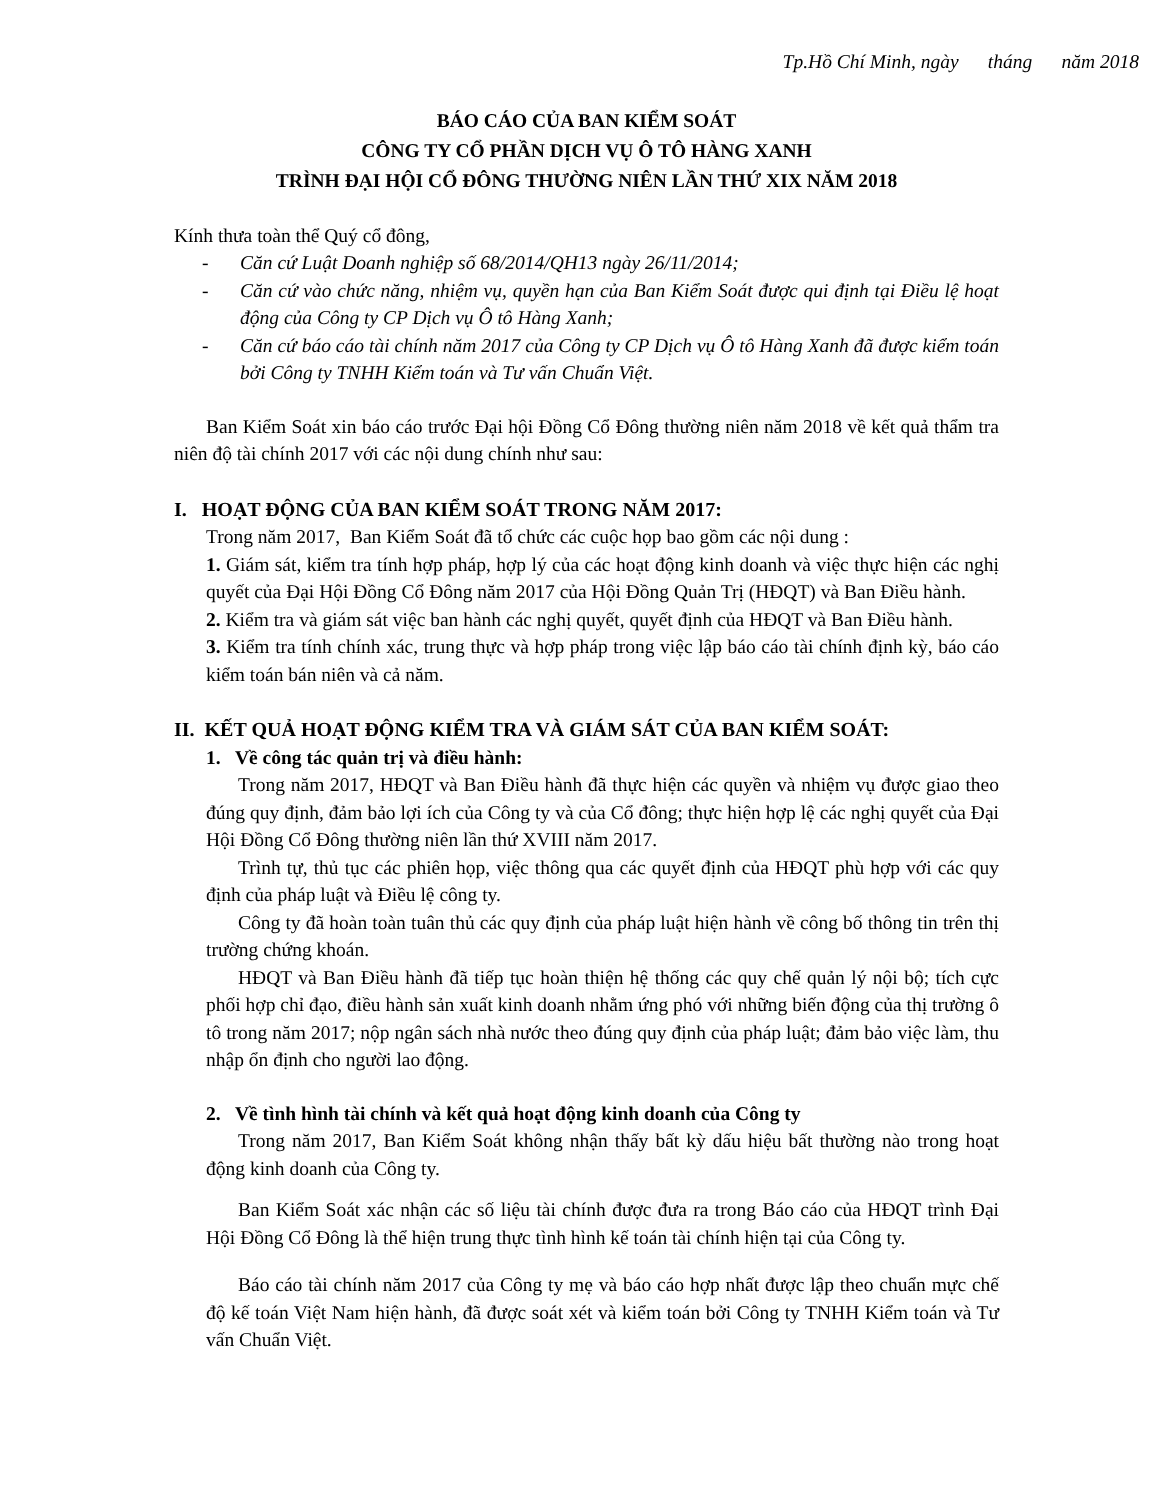Tp.Hồ Chí Minh, ngày tháng năm 2018
BÁO CÁO CỦA BAN KIỂM SOÁT
CÔNG TY CỔ PHẦN DỊCH VỤ Ô TÔ HÀNG XANH
TRÌNH ĐẠI HỘI CỔ ĐÔNG THƯỜNG NIÊN LẦN THỨ XIX NĂM 2018
Kính thưa toàn thể Quý cổ đông,
- Căn cứ Luật Doanh nghiệp số 68/2014/QH13 ngày 26/11/2014;
- Căn cứ vào chức năng, nhiệm vụ, quyền hạn của Ban Kiểm Soát được qui định tại Điều lệ hoạt động của Công ty CP Dịch vụ Ô tô Hàng Xanh;
- Căn cứ báo cáo tài chính năm 2017 của Công ty CP Dịch vụ Ô tô Hàng Xanh đã được kiểm toán bởi Công ty TNHH Kiểm toán và Tư vấn Chuẩn Việt.
Ban Kiểm Soát xin báo cáo trước Đại hội Đồng Cổ Đông thường niên năm 2018 về kết quả thẩm tra niên độ tài chính 2017 với các nội dung chính như sau:
I. HOẠT ĐỘNG CỦA BAN KIỂM SOÁT TRONG NĂM 2017:
Trong năm 2017, Ban Kiểm Soát đã tổ chức các cuộc họp bao gồm các nội dung :
1. Giám sát, kiểm tra tính hợp pháp, hợp lý của các hoạt động kinh doanh và việc thực hiện các nghị quyết của Đại Hội Đồng Cổ Đông năm 2017 của Hội Đồng Quản Trị (HĐQT) và Ban Điều hành.
2. Kiểm tra và giám sát việc ban hành các nghị quyết, quyết định của HĐQT và Ban Điều hành.
3. Kiểm tra tính chính xác, trung thực và hợp pháp trong việc lập báo cáo tài chính định kỳ, báo cáo kiểm toán bán niên và cả năm.
II. KẾT QUẢ HOẠT ĐỘNG KIỂM TRA VÀ GIÁM SÁT CỦA BAN KIỂM SOÁT:
1. Về công tác quản trị và điều hành:
Trong năm 2017, HĐQT và Ban Điều hành đã thực hiện các quyền và nhiệm vụ được giao theo đúng quy định, đảm bảo lợi ích của Công ty và của Cổ đông; thực hiện hợp lệ các nghị quyết của Đại Hội Đồng Cổ Đông thường niên lần thứ XVIII năm 2017.
Trình tự, thủ tục các phiên họp, việc thông qua các quyết định của HĐQT phù hợp với các quy định của pháp luật và Điều lệ công ty.
Công ty đã hoàn toàn tuân thủ các quy định của pháp luật hiện hành về công bố thông tin trên thị trường chứng khoán.
HĐQT và Ban Điều hành đã tiếp tục hoàn thiện hệ thống các quy chế quản lý nội bộ; tích cực phối hợp chỉ đạo, điều hành sản xuất kinh doanh nhằm ứng phó với những biến động của thị trường ô tô trong năm 2017; nộp ngân sách nhà nước theo đúng quy định của pháp luật; đảm bảo việc làm, thu nhập ổn định cho người lao động.
2. Về tình hình tài chính và kết quả hoạt động kinh doanh của Công ty
Trong năm 2017, Ban Kiểm Soát không nhận thấy bất kỳ dấu hiệu bất thường nào trong hoạt động kinh doanh của Công ty.
Ban Kiểm Soát xác nhận các số liệu tài chính được đưa ra trong Báo cáo của HĐQT trình Đại Hội Đồng Cổ Đông là thể hiện trung thực tình hình kế toán tài chính hiện tại của Công ty.
Báo cáo tài chính năm 2017 của Công ty mẹ và báo cáo hợp nhất được lập theo chuẩn mực chế độ kế toán Việt Nam hiện hành, đã được soát xét và kiểm toán bởi Công ty TNHH Kiểm toán và Tư vấn Chuẩn Việt.